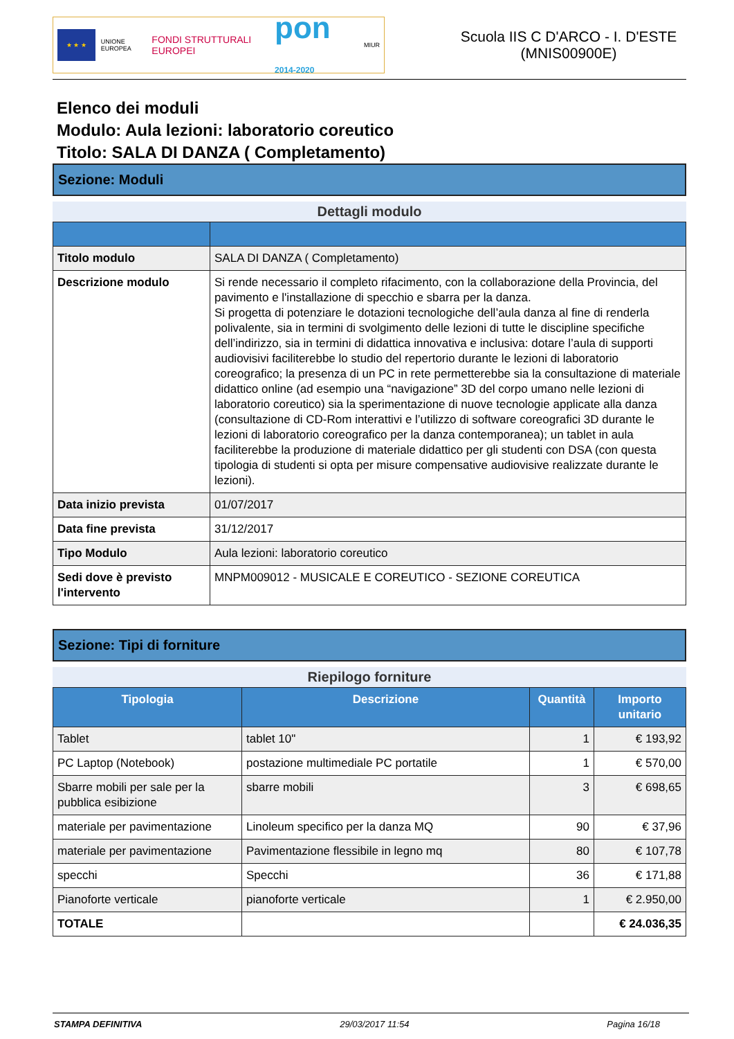★ ★ ★
UNIONE EUROPEA
FONDI STRUTTURALI EUROPEI
pon 2014-2020
MIUR
Scuola IIS C D'ARCO - I. D'ESTE
(MNIS00900E)
Elenco dei moduli
Modulo: Aula lezioni: laboratorio coreutico
Titolo: SALA DI DANZA ( Completamento)
Sezione: Moduli
Dettagli modulo
| Titolo modulo | SALA DI DANZA ( Completamento) |
| Descrizione modulo | Si rende necessario il completo rifacimento, con la collaborazione della Provincia, del pavimento e l'installazione di specchio e sbarra per la danza. Si progetta di potenziare le dotazioni tecnologiche dell’aula danza al fine di renderla polivalente, sia in termini di svolgimento delle lezioni di tutte le discipline specifiche dell’indirizzo, sia in termini di didattica innovativa e inclusiva: dotare l’aula di supporti audiovisivi faciliterebbe lo studio del repertorio durante le lezioni di laboratorio coreografico; la presenza di un PC in rete permetterebbe sia la consultazione di materiale didattico online (ad esempio una “navigazione” 3D del corpo umano nelle lezioni di laboratorio coreutico) sia la sperimentazione di nuove tecnologie applicate alla danza (consultazione di CD-Rom interattivi e l’utilizzo di software coreografici 3D durante le lezioni di laboratorio coreografico per la danza contemporanea); un tablet in aula faciliterebbe la produzione di materiale didattico per gli studenti con DSA (con questa tipologia di studenti si opta per misure compensative audiovisive realizzate durante le lezioni). |
| Data inizio prevista | 01/07/2017 |
| Data fine prevista | 31/12/2017 |
| Tipo Modulo | Aula lezioni: laboratorio coreutico |
| Sedi dove è previsto l'intervento | MNPM009012 - MUSICALE E COREUTICO - SEZIONE COREUTICA |
Sezione: Tipi di forniture
Riepilogo forniture
| Tipologia | Descrizione | Quantità | Importo unitario |
| --- | --- | --- | --- |
| Tablet | tablet 10" | 1 | € 193,92 |
| PC Laptop (Notebook) | postazione multimediale PC portatile | 1 | € 570,00 |
| Sbarre mobili per sale per la pubblica esibizione | sbarre mobili | 3 | € 698,65 |
| materiale per pavimentazione | Linoleum specifico per la danza MQ | 90 | € 37,96 |
| materiale per pavimentazione | Pavimentazione flessibile in legno mq | 80 | € 107,78 |
| specchi | Specchi | 36 | € 171,88 |
| Pianoforte verticale | pianoforte verticale | 1 | € 2.950,00 |
| TOTALE | | | € 24.036,35 |
STAMPA DEFINITIVA 29/03/2017 11:54 Pagina 16/18